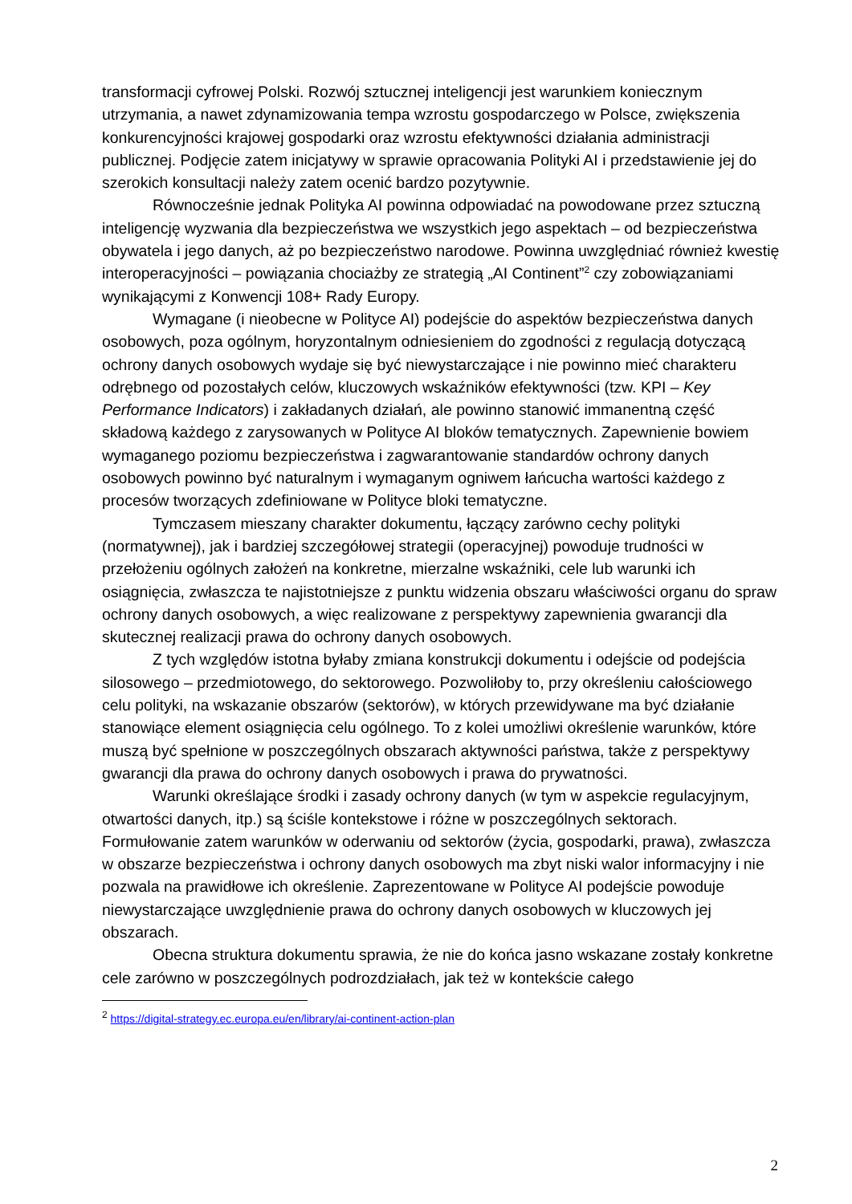transformacji cyfrowej Polski. Rozwój sztucznej inteligencji jest warunkiem koniecznym utrzymania, a nawet zdynamizowania tempa wzrostu gospodarczego w Polsce, zwiększenia konkurencyjności krajowej gospodarki oraz wzrostu efektywności działania administracji publicznej. Podjęcie zatem inicjatywy w sprawie opracowania Polityki AI i przedstawienie jej do szerokich konsultacji należy zatem ocenić bardzo pozytywnie.
Równocześnie jednak Polityka AI powinna odpowiadać na powodowane przez sztuczną inteligencję wyzwania dla bezpieczeństwa we wszystkich jego aspektach – od bezpieczeństwa obywatela i jego danych, aż po bezpieczeństwo narodowe. Powinna uwzględniać również kwestię interoperacyjności – powiązania chociażby ze strategią „AI Continent”<sup>2</sup> czy zobowiązaniami wynikającymi z Konwencji 108+ Rady Europy.
Wymagane (i nieobecne w Polityce AI) podejście do aspektów bezpieczeństwa danych osobowych, poza ogólnym, horyzontalnym odniesieniem do zgodności z regulacją dotyczącą ochrony danych osobowych wydaje się być niewystarczające i nie powinno mieć charakteru odrębnego od pozostałych celów, kluczowych wskaźników efektywności (tzw. KPI – Key Performance Indicators) i zakładanych działań, ale powinno stanowić immanentną część składową każdego z zarysowanych w Polityce AI bloków tematycznych. Zapewnienie bowiem wymaganego poziomu bezpieczeństwa i zagwarantowanie standardów ochrony danych osobowych powinno być naturalnym i wymaganym ogniwem łańcucha wartości każdego z procesów tworzących zdefiniowane w Polityce bloki tematyczne.
Tymczasem mieszany charakter dokumentu, łączący zarówno cechy polityki (normatywnej), jak i bardziej szczegółowej strategii (operacyjnej) powoduje trudności w przełożeniu ogólnych założeń na konkretne, mierzalne wskaźniki, cele lub warunki ich osiągnięcia, zwłaszcza te najistotniejsze z punktu widzenia obszaru właściwości organu do spraw ochrony danych osobowych, a więc realizowane z perspektywy zapewnienia gwarancji dla skutecznej realizacji prawa do ochrony danych osobowych.
Z tych względów istotna byłaby zmiana konstrukcji dokumentu i odejście od podejścia silosowego – przedmiotowego, do sektorowego. Pozwoliłoby to, przy określeniu całościowego celu polityki, na wskazanie obszarów (sektorów), w których przewidywane ma być działanie stanowiące element osiągnięcia celu ogólnego. To z kolei umożliwi określenie warunków, które muszą być spełnione w poszczególnych obszarach aktywności państwa, także z perspektywy gwarancji dla prawa do ochrony danych osobowych i prawa do prywatności.
Warunki określające środki i zasady ochrony danych (w tym w aspekcie regulacyjnym, otwartości danych, itp.) są ściśle kontekstowe i różne w poszczególnych sektorach. Formułowanie zatem warunków w oderwaniu od sektorów (życia, gospodarki, prawa), zwłaszcza w obszarze bezpieczeństwa i ochrony danych osobowych ma zbyt niski walor informacyjny i nie pozwala na prawidłowe ich określenie. Zaprezentowane w Polityce AI podejście powoduje niewystarczające uwzględnienie prawa do ochrony danych osobowych w kluczowych jej obszarach.
Obecna struktura dokumentu sprawia, że nie do końca jasno wskazane zostały konkretne cele zarówno w poszczególnych podrozdziałach, jak też w kontekście całego
<sup>2</sup> https://digital-strategy.ec.europa.eu/en/library/ai-continent-action-plan
2